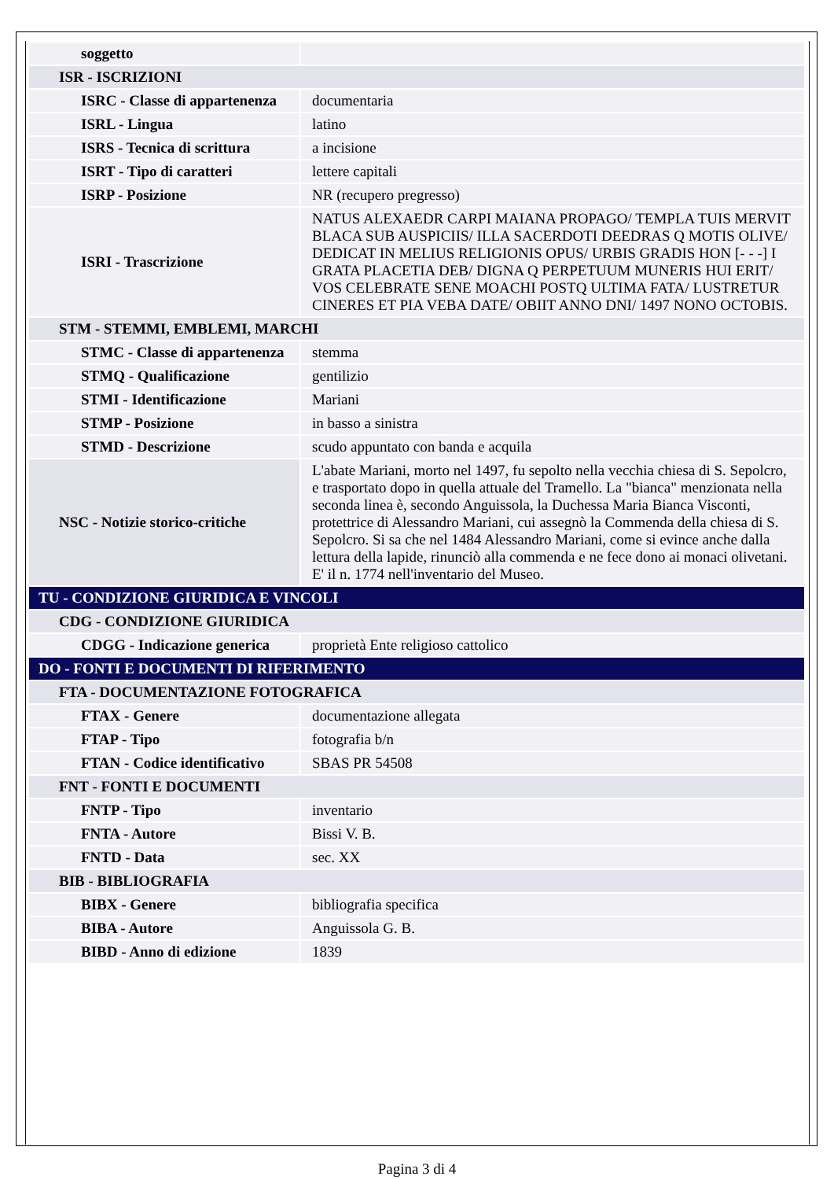| soggetto | |
| ISR - ISCRIZIONI | |
| ISRC - Classe di appartenenza | documentaria |
| ISRL - Lingua | latino |
| ISRS - Tecnica di scrittura | a incisione |
| ISRT - Tipo di caratteri | lettere capitali |
| ISRP - Posizione | NR (recupero pregresso) |
| ISRI - Trascrizione | NATUS ALEXAEDR CARPI MAIANA PROPAGO/ TEMPLA TUIS MERVIT BLACA SUB AUSPICIIS/ ILLA SACERDOTI DEEDRAS Q MOTIS OLIVE/ DEDICAT IN MELIUS RELIGIONIS OPUS/ URBIS GRADIS HON [- - -] I GRATA PLACETIA DEB/ DIGNA Q PERPETUUM MUNERIS HUI ERIT/ VOS CELEBRATE SENE MOACHI POSTQ ULTIMA FATA/ LUSTRETUR CINERES ET PIA VEBA DATE/ OBIIT ANNO DNI/ 1497 NONO OCTOBIS. |
| STM - STEMMI, EMBLEMI, MARCHI | |
| STMC - Classe di appartenenza | stemma |
| STMQ - Qualificazione | gentilizio |
| STMI - Identificazione | Mariani |
| STMP - Posizione | in basso a sinistra |
| STMD - Descrizione | scudo appuntato con banda e acquila |
| NSC - Notizie storico-critiche | L'abate Mariani, morto nel 1497, fu sepolto nella vecchia chiesa di S. Sepolcro, e trasportato dopo in quella attuale del Tramello. La "bianca" menzionata nella seconda linea è, secondo Anguissola, la Duchessa Maria Bianca Visconti, protettrice di Alessandro Mariani, cui assegnò la Commenda della chiesa di S. Sepolcro. Si sa che nel 1484 Alessandro Mariani, come si evince anche dalla lettura della lapide, rinunciò alla commenda e ne fece dono ai monaci olivetani. E' il n. 1774 nell'inventario del Museo. |
| TU - CONDIZIONE GIURIDICA E VINCOLI | |
| CDG - CONDIZIONE GIURIDICA | |
| CDGG - Indicazione generica | proprietà Ente religioso cattolico |
| DO - FONTI E DOCUMENTI DI RIFERIMENTO | |
| FTA - DOCUMENTAZIONE FOTOGRAFICA | |
| FTAX - Genere | documentazione allegata |
| FTAP - Tipo | fotografia b/n |
| FTAN - Codice identificativo | SBAS PR 54508 |
| FNT - FONTI E DOCUMENTI | |
| FNTP - Tipo | inventario |
| FNTA - Autore | Bissi V. B. |
| FNTD - Data | sec. XX |
| BIB - BIBLIOGRAFIA | |
| BIBX - Genere | bibliografia specifica |
| BIBA - Autore | Anguissola G. B. |
| BIBD - Anno di edizione | 1839 |
Pagina 3 di 4